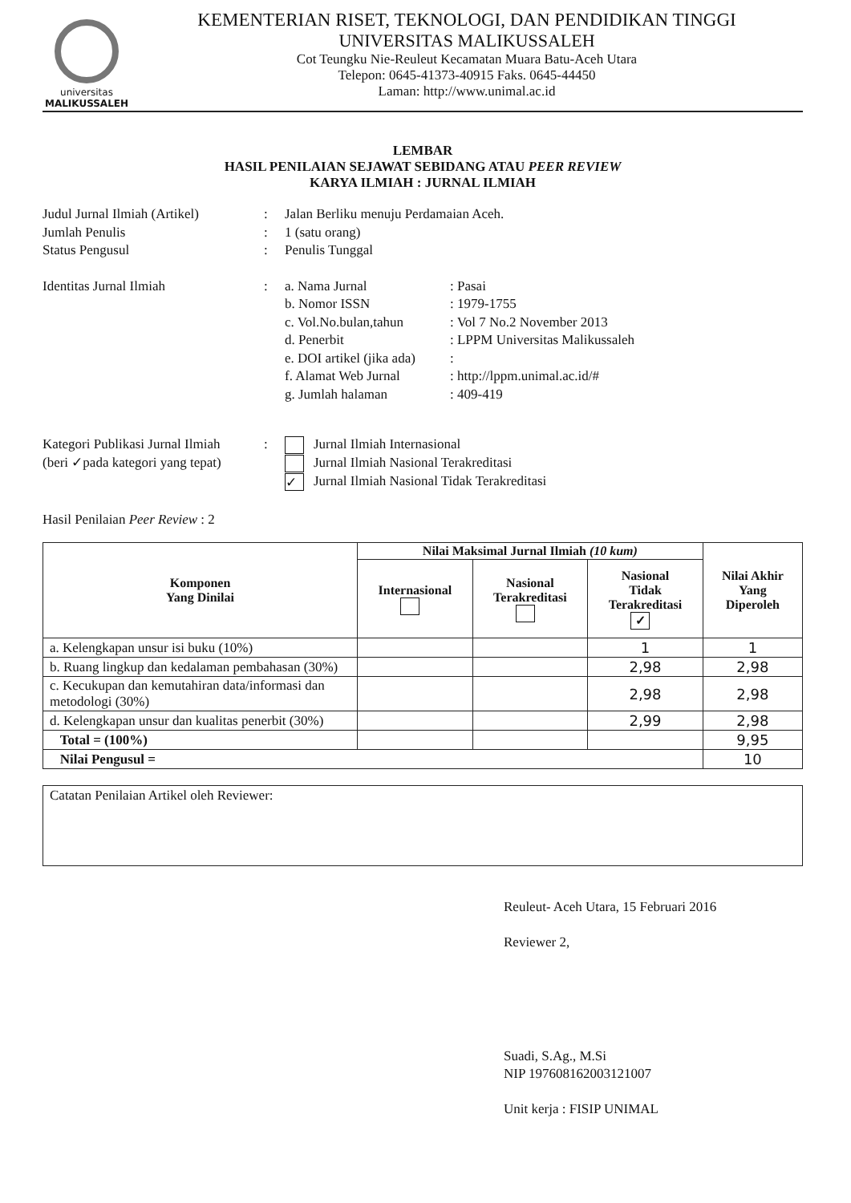universitas
MALIKUSSALEH
KEMENTERIAN RISET, TEKNOLOGI, DAN PENDIDIKAN TINGGI
UNIVERSITAS MALIKUSSALEH
Cot Teungku Nie-Reuleut Kecamatan Muara Batu-Aceh Utara
Telepon: 0645-41373-40915 Faks. 0645-44450
Laman: http://www.unimal.ac.id
LEMBAR
HASIL PENILAIAN SEJAWAT SEBIDANG ATAU PEER REVIEW
KARYA ILMIAH : JURNAL ILMIAH
| Judul Jurnal Ilmiah (Artikel) | : | Jalan Berliku menuju Perdamaian Aceh. | |
| Jumlah Penulis | : | 1 (satu orang) | |
| Status Pengusul | : | Penulis Tunggal | |
| Identitas Jurnal Ilmiah | : | a. Nama Jurnal b. Nomor ISSN c. Vol.No.bulan,tahun d. Penerbit e. DOI artikel (jika ada) f. Alamat Web Jurnal g. Jumlah halaman | : Pasai : 1979-1755 : Vol 7 No.2 November 2013 : LPPM Universitas Malikussaleh : : http://lppm.unimal.ac.id/# : 409-419 |
| Kategori Publikasi Jurnal Ilmiah (beri ✓pada kategori yang tepat) | : | Jurnal Ilmiah Internasional Jurnal Ilmiah Nasional Terakreditasi ✓ Jurnal Ilmiah Nasional Tidak Terakreditasi | |
Hasil Penilaian Peer Review : 2
| Komponen Yang Dinilai | Nilai Maksimal Jurnal Ilmiah (10 kum) | | | Nilai Akhir Yang Diperoleh |
| --- | --- | --- | --- | --- |
| | Internasional | Nasional Terakreditasi | Nasional Tidak Terakreditasi ✓ | |
| a. Kelengkapan unsur isi buku (10%) | | | 1 | 1 |
| b. Ruang lingkup dan kedalaman pembahasan (30%) | | | 2,98 | 2,98 |
| c. Kecukupan dan kemutahiran data/informasi dan metodologi (30%) | | | 2,98 | 2,98 |
| d. Kelengkapan unsur dan kualitas penerbit (30%) | | | 2,99 | 2,98 |
| Total = (100%) | | | | 9,95 |
| Nilai Pengusul = | | | | 10 |
Catatan Penilaian Artikel oleh Reviewer:
Reuleut- Aceh Utara, 15 Februari 2016
Reviewer 2,
Suadi, S.Ag., M.Si
NIP 197608162003121007
Unit kerja : FISIP UNIMAL